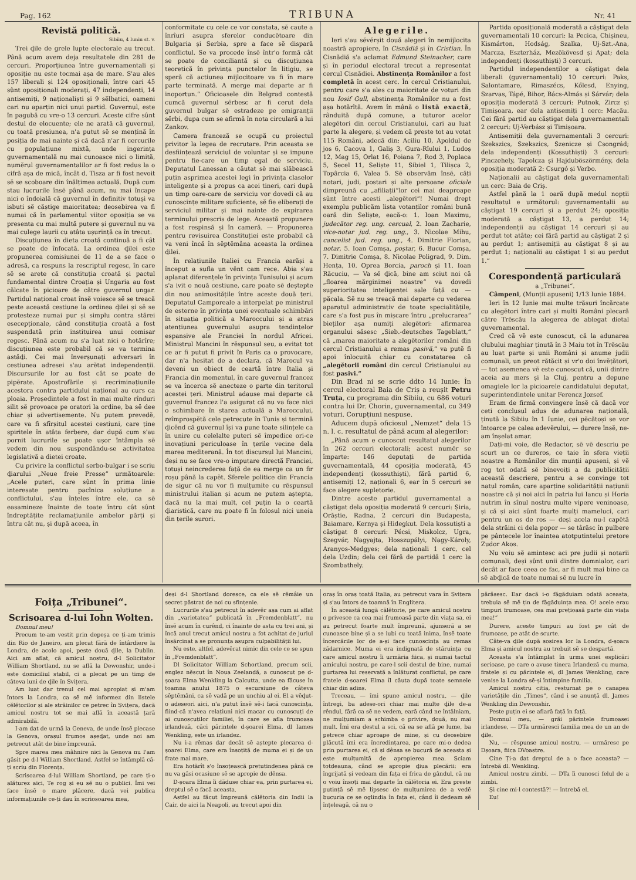Pag. 162 TRIBUNA Nr. 41
Revistă politică.
Sibiiu, 4 Iuniu st. v.
Trei ḑile de grele lupte electorale au trecut. Până acum avem deja resultatele din 281 de cercuri. Proporțiunea între guvernamentali și oposiție nu este tocmai așa de mare. S'au ales 157 liberali și 124 oposiționali, între cari 45 sûnt oposiționali moderați, 47 independenți, 14 antisemiți, 9 naționaliști și 9 sĕlbatici, oameni cari nu aparțin nici unui partid. Guvernul, este în pagubă cu vre-o 13 cercuri. Aceste cifre sûnt destul de elocuente; ele ne arată că guvernul, cu toată presiunea, n'a putut sĕ se mențină în posiția de mai nainte și că dacă n'ar fi cercurile cu populațiune mixtă, unde ingerința guvernamentală nu mai cunoasce nici o limită, numĕrul guvernamentalilor ar fi fost redus la o cifră așa de mică, încât d. Tisza ar fi fost nevoit sĕ se scoboare din înălțimea actuală. După cum stau lucrurile însĕ până acum, nu mai încape nici o îndoială că guvernul în definitiv totuși va isbuti sĕ căștige maioritatea; deosebirea va fi numai că în parlamentul viitor oposiția se va presenta cu mai multă putere și guvernul nu va mai culege laurii cu atâta ușurință ca în trecut.
Discuțiunea în dieta croată continuă a fi cât se poate de înfocată. La ordinea ḑilei este propunerea comisiunei de 11 de a se face o adresă, ca respuns la rescriptul regesc, în care sĕ se arete că constituția croată și pactul fundamental dintre Croația și Ungaria au fost călcate în picioare de către guvernul ungar. Partidul național croat însĕ voiesce sĕ se treacă peste această cestiune la ordinea ḑilei și sĕ se protesteze numai pur și simplu contra stărei esecepționale, când constituția croată a fost suspendată prin instituirea unui comisar regesc. Până acum nu s'a luat nici o hotărîre; discuțiunea este probabil că se va termina astăḑi. Cei mai înverșunați adversari în cestiunea adresei s'au arĕtat independenții. Discursurile lor au fost cât se poate de pipĕrate. Apostrofările și recriminațiunile acestora contra partidului național au curs ca ploaia. Președintele a fost în mai multe rînduri silit sĕ provoace pe oratori la ordine, ba sĕ dee chiar și advertisemente. Nu putem prevedĕ, care va fi sfîrșitul acestei cestiuni, care ține spiritele în atâta ferbere, dar după cum s'au pornit lucrurile se poate ușor întâmpla sĕ vedem din nou suspendându-se activitatea legislativă a dietei croate.
Cu privire la conflictul serbo-bulgar i se scriu ḑiarului „Neue freie Presse“ următoarele: „Acele puteri, care sûnt în prima linie interesate pentru pacînica soluțiune a conflictului, s'au înțeles între ele, ca sĕ easamineze înainte de toate întru cât sûnt îndreptățite reclamațiunile ambelor părți și întru cât nu, și după aceea, în
conformitate cu cele ce vor constata, sĕ caute a înrîuri asupra sferelor conducĕtoare din Bulgaria și Serbia, spre a face sĕ dispară conflictul. Se va procede însĕ într'o formă cât se poate de conciliantă și cu discuțiunea teoretică în privința punctelor în litigiu, se speră că actiunea mijlocitoare va fi în mare parte terminată. A merge mai departe ar fi inoportun.“ Oficioasele din Belgrad contestă cumcă guvernul sĕrbesc ar fi cerut dela guvernul bulgar sĕ estradeze pe emigranții sĕrbi, dupa cum se afirmă în nota circulară a lui Zankov.
Camera franceză se ocupă cu proiectul privitor la legea de recrutare. Prin aceasta se desființează serviciul de voluntar și se impune pentru fie-care un timp egal de serviciu. Deputatul Lanessan a căutat sĕ mai slăbească puțin asprimea acestei legi în privința claselor inteligente și a propus ca acei tineri, cari după un timp oare-care de serviciu vor dovedi că au cunoscințe militare suficiente, sĕ fie eliberați de serviciul militar și mai nainte de expirarea terminului prescris de lege. Această propunere a fost respinsă și în cameră. — Propunerea pentru revisuirea Constituției este probabil că va veni încă în sĕptĕmâna aceasta la ordinea ḑilei.
În relațiunile Italiei cu Francia earăși a început a sufla un vênt cam rece. Abia s'au aplanat diferențele în privința Tunisului și acum s'a ivit o nouă cestiune, care poate sĕ deștepte din nou animositățile între aceste două țeri. Deputatul Camporeale a interpelat pe ministrul de esterne în privința unei eventuale schimbări în situația politică a Maroccului și a atras atențiunea guvernului asupra tendințelor espansive ale Franciei în nordul Africei. Ministrul Mancini în rĕspunsul seu, a evitat tot ce ar fi putut fi privit în Paris ca o provocare, dar n'a hesitat de a declara, că Marocul va deveni un obiect de ceartă între Italia și Francia din momentul, în care guvernul francez se va încerca sĕ anecteze o parte din teritorul acestei țeri. Ministrul adause mai departe că guvernul francez l'a asigurat că nu va face nici o schimbare în starea actuală a Maroccului, reîmprospĕtă cele petrecute în Tunis și termină ḑicênd că guvernul își va pune toate silințele ca în unire cu celelalte puteri sĕ împedice ori-ce inovațiuni periculoase în țerile vecine dela marea mediterană. În tot discursul lui Mancini, deși nu se face vre-o imputare directă Franciei, totuși neincrederea față de ea merge ca un fir roșu până la capĕt. Sferele politice din Francia de sigur că nu vor fi mulțumite cu rĕspunsul ministrului italian și acum ne putem aștepta, dacă nu la mai mult, cel puțin la o ceartă ḑiaristică, care nu poate fi în folosul nici uneia din țerile surori.
Alegerile.
Ieri s'au sĕvĕrșit două alegeri în nemijlocita noastră apropiere, în Cisnădiă și în Cristian. În Cisnădiă s'a aclamat Edmund Steinacker, care și în periodul electoral trecut a representat cercul Cisnădiei. Abstinența Românilor a fost completă în acest cerc. În cercul Cristianului, pentru care s'a ales cu maioritate de voturi din nou Iosif Gull, abstinența Românilor nu a fost așa hotărîtă. Avem în mână o listă exactă, rânduită după comune, a tuturor acelor alegĕtori din cercul Cristianului, cari au luat parte la alegere, și vedem că preste tot au votat 115 Români, adecă din: Aciliu 10, Apoldul de jos 6, Cacova 1, Galiș 3, Gura-Rîului 1, Ludoș 12, Mag 15, Orlat 16, Poiana 7, Rod 3, Poplaca 5, Secel 11, Seliște 11, Sibiel 1, Tilișca 2, Topârcia 6, Valea 5. Sĕ observăm însĕ, căți notari, judi, postari și alte persoane oficiale dimpreună cu „afiliații“lor cei mai deaproape sûnt între acesti „alegĕtori“! Numai drept exemplu publicăm lista votanților români bună oară din Seliște, eacă-o: 1. Ioan Maximu, judecător reg. ung. cercual, 2. Ioan Zacharie, vice-notar jud. reg. ung., 3. Nicolae Mihu, cancelist jud. reg. ung., 4. Dimitrie Florian, notar, 5. Ioan Comșa, poștar, 6. Bucur Comșa, 7. Dimitrie Comșa, 8. Nicolae Poligrad, 9. Dim. Hența, 10. Oprea Borcia, paroch și 11. Ioan Răcuciu, — Va sĕ ḑică, bine am sciut noi că „floarea mărginimei noastre“ va dovedi superioritatea inteligenței sale față cu — păcala. Sĕ nu se treacă mai departe cu vederea aparatul administrativ de toate specialitățile, care s'a fost pus în mișcare întru „prelucrarea“ bieților așa numiți alegĕtori: afirmarea organului săsesc „Sieb.-deutsches Tageblatt,“ că „marea maioritate a alegĕtorilor români din cercul Cristianului a remas pasivă,“ va putĕ fi apoi înlocuită chiar cu constatarea că „alegĕtorii români din cercul Cristianului au fost pasivi.“
Din Brad ni se scrie ddto 14 Iunie: În cercul electoral Baia de Criș a reușit Petru Truța, cu programa din Sibiiu, cu 686 voturi contra lui Dr. Chorin, guvernamental, cu 349 voturi. Corupțiuni nespuse.
Aducem după oficiosul „Nemzet“ dela 15 n. l. c. resultatul de până acum al alegerilor:
„Până acum e cunoscut resultatul alegerilor în 262 cercuri electorali; acest numĕr se împarte: 146 deputați de partida guvernamentală, 44 oposiția moderată, 45 independenți (kossuthiști), fără partid 6, antisemiți 12, naționali 6, ear în 5 cercuri se face alegere supletorie.
Dintre aceste partidul guvernamental a căștigat dela oposiția moderată 9 cercuri: Șiria, Orăștie, Radna, 2 cercuri din Budapesta, Baiamare, Kernya și Hidegkut. Dela kossutiști a căștigat 8 cercuri: Pécsi, Miskolcz, Ugra, Szegvár, Nagyajta, Hosszupályi, Nagy-Károly, Aranyos-Medgyes; dela naționali 1 cerc, cel dela Uzdin; dela cei fără de partidă 1 cerc la Szombathely.
Partida oposițională moderată a căștigat dela guvernamentali 10 cercuri: la Pecica, Chișineu, Kismárton, Hodság, Szalka, Uj-Szt.-Ana, Marcza, Eszterház, Mezökövesd și Apat; dela independenți (kossuthiști) 3 cercuri.
Partidul independenților a căștigat dela liberali (guvernamentali) 10 cercuri: Paks, Salontamare, Rimaszécs, Kőlesd, Enying, Szarvas, Tápé, Bihor, Bács-Almás și Sárvár; dela oposiția moderată 3 cercuri: Putnok, Zircz și Timișoara, ear dela antisemiți 1 cerc: Macău. Cei fără partid au căștigat dela guvernamentali 2 cercuri: Uj-Verbász și Timișoara.
Antisemiții dela guvernamentali 3 cercuri: Szekszics, Szekszics, Szenicze și Csongrád; dela independenți (Kossuthiști) 3 cercuri: Pinczehely, Tapolcza și Hajduböszörmény, dela oposiția moderată 2: Csurgó și Verbo.
Naționalii au căștigat dela guvernamentali un cerc: Baia de Criș.
Astfel până la 1 oară după medul nopții resultatul e următorul: guvernamentalii au căștigat 19 cercuri și a perdut 24; oposiția moderată a căștigat 13, a perdut 14; independenții au căștigat 14 cercuri și au perdut tot atâte; cei fără partid au căștigat 2 și au perdut 1; antisemiții au căștigat 8 și au perdut 1; naționalii au căștigat 1 și au perdut 1.“
Corespondență particulară
a „Tribunei“.
Câmpeni, (Munții apuseni) 1/13 Iunie 1884.
Ieri în 12 Iunie mai multe trăsuri încărcate cu alegĕtori între cari și mulți Români plecară către Trĕscău la alegerea de ablegat dietal guvernamental.
Cred că vĕ este cunoscut, că la adunarea clubului maghiar ținută în 3 Maiu tot în Trĕscău au luat parte și unii Români și anume judii comunali, un preot rătăcit și vr'o doi învĕțători, — tot asemenea vĕ este cunoscut că, unii dintre aceia au mers și la Cluj, pentru a depune omagiele lor la picioarele candidatului deputat, superintendintele unitar Ferencz Jozsef.
Eram de firmă convingere însĕ că dacă vor ceti conclusul adus de adunarea națională, ținută la Sibiiu în 1 Iunie, cei pĕcătoși se vor întoarce pe calea adevĕrului, — durere însĕ, ne-am înșelat amar.
Dați-mi voie, dle Redactor, sĕ vĕ descriu pe scurt un ce dureros, ce taie în sfera vieții noastre a Românilor din munții apuseni, și vĕ rog tot odată sĕ binevoiți a da publicității această descriere, pentru a se convinge tot natul român, care aparține solidarității națiunii noastre că și noi aici în patria lui Iancu și Horia nutrim în sînul nostru multe vipere veninoase, și că și aici sûnt foarte mulți mameluci, cari pentru un os de ros — deși acela nu-l capĕtă dela străini ci dela popor — se târăsc în pulbere pe pântecele lor înaintea atotputintelui pretore Zudor Akos.
Nu voiu sĕ amintesc aci pre judii și notarii comunali, deși sûnt unii dintre domnialor, cari decât ar face ceea ce fac, ar fi mult mai bine ca sĕ abḑică de toate numai sĕ nu lucre în
Foița „Tribunei“.
Scrisoarea d-lui Iohn Wolten.
Domnul meu!
Precum te-am vestit prin depeșa ce ți-am trimis din Rio de Janeiro, am plecat fără de întârdiere la Londra, de acolo apoi, peste două ḑile, la Dublin. Aici am aflat, că amicul nostru, d-l Solicitator William Shortland, nu se află la Dewonshir, unde-i este domiciliul stabil, ci a plecat pe un timp de câteva luni de ḑile în Svițera.
Am luat dar trenul cel mai apropiat și m'am întors la Londra, ca sĕ mĕ informez din listele cĕlĕtorilor și ale străinilor ce petrec în Svițera, dacă amicul nostru tot se mai află în această țară admirabilă.
I-am dat de urmă la Geneva, de unde însĕ plecase la Genova, orașul frumos așeḑat, unde noi am petrecut atât de bine împreună.
Spre marea mea mâhnire nici la Genova nu l'am găsit pe d-l William Shortland. Astfel se întâmplă că-ți scriu din Florența.
Scrisoarea d-lui William Shortland, pe care ți-o alăturez aici, Te rog și eu sĕ nu o publici. Îmi vei face însĕ o mare plăcere, dacă vei publica informațiunile ce-ți dau în scriosoarea mea,
deși d-l Shortland doresce, ca ele sĕ rĕmâie un secret păstrat de noi cu sfințenie.
Lucrurile s'au petrecut în adevĕr așa cum ai aflat din „varietatea“ publicată în „Fremdenblatt“, nu însĕ acum în curênd, ci înainte de asta cu trei ani, și încă anul trecut amicul nostru a fot achitat de juriul însărcinat a se pronunța asupra culpabilității lui.
Nu este, altfel, adevĕrat nimic din cele ce se spun în „Fremdenblatt“.
Dl Solicitator William Schortland, precum scii, englez nĕscut în Noua Zeelandă, a cunoscut pe d-șoara Elma Wenkling la Calcutta, unde ea făcuse în toamna anului 1875 o escursiune de câteva sĕptĕmâni, ca sĕ vadă pe un unchiu al ei. El a vĕḑut-o adeseori aici, n'a putut însĕ sĕ-i facă cunoscința, fiind-că n'avea relațiuni nici macar cu cunoscuți de ai cunoscuților familiei, în care se afla frumoasa irlandeză, căci părintele d-șoarei Elma, dl Iames Wenkling, este un irlandez.
Nu i-a rĕmas dar decât sĕ aștepte plecarea d-șoarei Elma, care era însoțită de muma ei și de un frate mai mare.
Era hotărît s'o însoțească pretutindenea până ce nu va găsi ocasiune sĕ se apropie de dênsa.
D-șoara Elma îi dăduse chiar ea, prin purtarea ei, dreptul sĕ o facă aceasta.
Astfel au făcut împreună călĕtoria din Indii la Cair, de aici la Neapoli, au trecut apoi din
oraș în oraș toată Italia, au petrecut vara în Svițera și s'au întors de toamnă în Englitera.
În această lungă călĕtorie, pe care amicul nostru o privesce ca cea mai frumoasă parte din viața sa, ei au petrecut foarte mult împreună, ajunseră a se cunoasce bine și a se iubi cu toată inima, însĕ toate încercările lor de a-și face cunoscința au remas zădarnice. Muma ei era indignată de stăruința cu care amicul nostru îi urmăria fiica, și numai tactul amicului nostru, pe care-l scii destul de bine, numai purtarea lui reservată a înlăturat conflictul, pe care fratele d-șoarei Elma îl căuta după toate semnele chiar din adins.
Treceau, — îmi spune amicul nostru, — ḑile întregi, ba adese-ori chiar mai multe ḑile de-a rêndul, fără ca sĕ ne vedem, eară când ne întâlniam, ne mulțumiam a schimba o privire, două, nu mai mult. Îmi era destul a sci, că ea se află pe lume, ba petrece chiar aproape de mine, și cu deosebire plăcută îmi era încredințarea, pe care mi-o dedea prin purtarea ei, că și dênsa se bucură de aceasta și este mulțumită de apropierea mea. Sciam totdeauna, când se apropie ḑiua plecării: era îngrijată și vedeam din fața ei frica de gândul, că nu o voiu însoți mai departe în călĕtoria ei. Era preste putință sĕ mĕ lipsesc de mulțumirea de a vedĕ bucuria ce se oglindia în fața ei, când îi dedeam sĕ înțeleagă, că nu o
părăsesc. Ear dacă i-o făgăduiam odată aceasta, trebuia sĕ mĕ țin de făgăduința mea. O! acele erau timpuri frumoase, cea mai prețioasă parte din viața mea!“
Durere, aceste timpuri au fost pe cât de frumoase, pe atât de scurte.
Câte-va ḑile după sosirea lor la Londra, d-șoara Elma și amicul nostru au trebuit sĕ se despartă.
Aceasta s'a întâmplat în urma unei esplicări serioase, pe care o avuse tinera Irlandeză cu muma, fratele și cu părintele ei, dl James Wenkling, care venise la Londra sĕ-și întimpine familia.
Amicul nostru citia, resturnat pe o canapea varietățile din „Times“, când i se anunță dl. James Wenkling din Dewonshir.
Peste puțin ei se aflară față în față.
Domnul meu, — grăi părintele frumoasei irlandese, — DTa urmăresci familia mea de un an de ḑile.
Nu, — rĕspunse amicul nostru, — urmăresc pe Dșoara, fiica DVoastre.
Cine Ți-a dat dreptul de a o face aceasta? — întrebă dl. Wenkling.
Amicul nostru zimbi. — DTa îi cunosci felul de a zimbi.
Și cine mi-l contestă?! — întrebă el.
Eu!